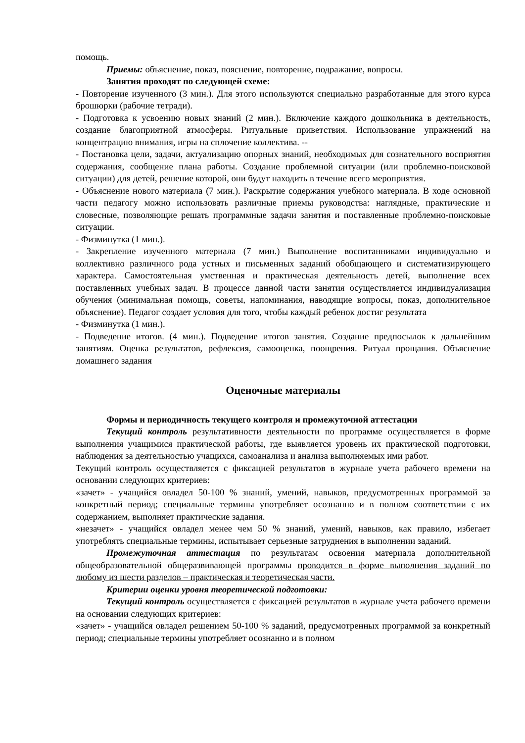помощь.
Приемы: объяснение, показ, пояснение, повторение, подражание, вопросы.
Занятия проходят по следующей схеме:
- Повторение изученного (3 мин.). Для этого используются специально разработанные для этого курса брошюрки (рабочие тетради).
- Подготовка к усвоению новых знаний (2 мин.). Включение каждого дошкольника в деятельность, создание благоприятной атмосферы. Ритуальные приветствия. Использование упражнений на концентрацию внимания, игры на сплочение коллектива. --
- Постановка цели, задачи, актуализацию опорных знаний, необходимых для сознательного восприятия содержания, сообщение плана работы. Создание проблемной ситуации (или проблемно-поисковой ситуации) для детей, решение которой, они будут находить в течение всего мероприятия.
- Объяснение нового материала (7 мин.). Раскрытие содержания учебного материала. В ходе основной части педагогу можно использовать различные приемы руководства: наглядные, практические и словесные, позволяющие решать программные задачи занятия и поставленные проблемно-поисковые ситуации.
- Физминутка (1 мин.).
- Закрепление изученного материала (7 мин.) Выполнение воспитанниками индивидуально и коллективно различного рода устных и письменных заданий обобщающего и систематизирующего характера. Самостоятельная умственная и практическая деятельность детей, выполнение всех поставленных учебных задач. В процессе данной части занятия осуществляется индивидуализация обучения (минимальная помощь, советы, напоминания, наводящие вопросы, показ, дополнительное объяснение). Педагог создает условия для того, чтобы каждый ребенок достиг результата
- Физминутка (1 мин.).
- Подведение итогов. (4 мин.). Подведение итогов занятия. Создание предпосылок к дальнейшим занятиям. Оценка результатов, рефлексия, самооценка, поощрения. Ритуал прощания. Объяснение домашнего задания
Оценочные материалы
Формы и периодичность текущего контроля и промежуточной аттестации
Текущий контроль результативности деятельности по программе осуществляется в форме выполнения учащимися практической работы, где выявляется уровень их практической подготовки, наблюдения за деятельностью учащихся, самоанализа и анализа выполняемых ими работ.
Текущий контроль осуществляется с фиксацией результатов в журнале учета рабочего времени на основании следующих критериев:
«зачет» - учащийся овладел 50-100 % знаний, умений, навыков, предусмотренных программой за конкретный период; специальные термины употребляет осознанно и в полном соответствии с их содержанием, выполняет практические задания.
«незачет» - учащийся овладел менее чем 50 % знаний, умений, навыков, как правило, избегает употреблять специальные термины, испытывает серьезные затруднения в выполнении заданий.
Промежуточная аттестация по результатам освоения материала дополнительной общеобразовательной общеразвивающей программы проводится в форме выполнения заданий по любому из шести разделов – практическая и теоретическая части.
Критерии оценки уровня теоретической подготовки:
Текущий контроль осуществляется с фиксацией результатов в журнале учета рабочего времени на основании следующих критериев:
«зачет» - учащийся овладел решением 50-100 % заданий, предусмотренных программой за конкретный период; специальные термины употребляет осознанно и в полном